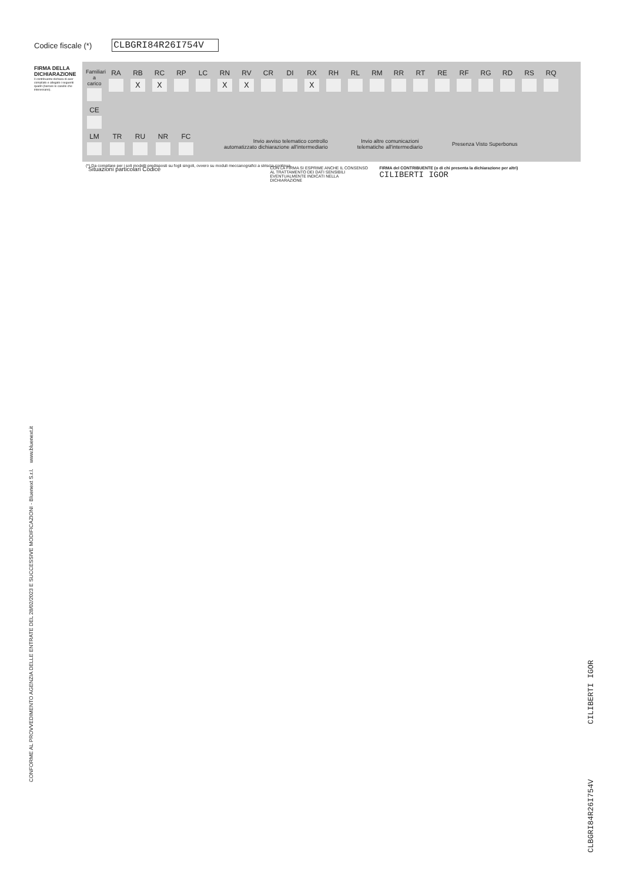Codice fiscale (*) CLBGRI84R26I754V
FIRMA DELLA DICHIARAZIONE
Il contribuente dichiara di aver compilato e allegato i seguenti quadri (barrare le caselle che interessano).
Familiari a carico
RA
RB
X
RC
X
RP
LC
RN
X
RV
X
CR
DI
RX
X
RH
RL
RM
RR
RT
RE
RF
RG
RD
RS
RQ
CE
LM TR RU NR FC
Invio avviso telematico controllo
automatizzato dichiarazione all'intermediario
Invio altre comunicazioni
telematiche all'intermediario
Presenza Visto Superbonus
Situazioni particolari Codice
CON LA FIRMA SI ESPRIME ANCHE IL CONSENSO AL TRATTAMENTO DEI DATI SENSIBILI EVENTUALMENTE INDICATI NELLA DICHIARAZIONE
FIRMA del CONTRIBUENTE (o di chi presenta la dichiarazione per altri)
CILIBERTI IGOR
(*) Da compilare per i soli modelli predisposti su fogli singoli, ovvero su moduli meccanografici a striscia continua.
CONFORME AL PROVVEDIMENTO AGENZIA DELLE ENTRATE DEL 28/02/2023 E SUCCESSIVE MODIFICAZIONI - Bluenext S.r.l. www.bluenext.it
CLBGRI84R26I754V CILIBERTI IGOR